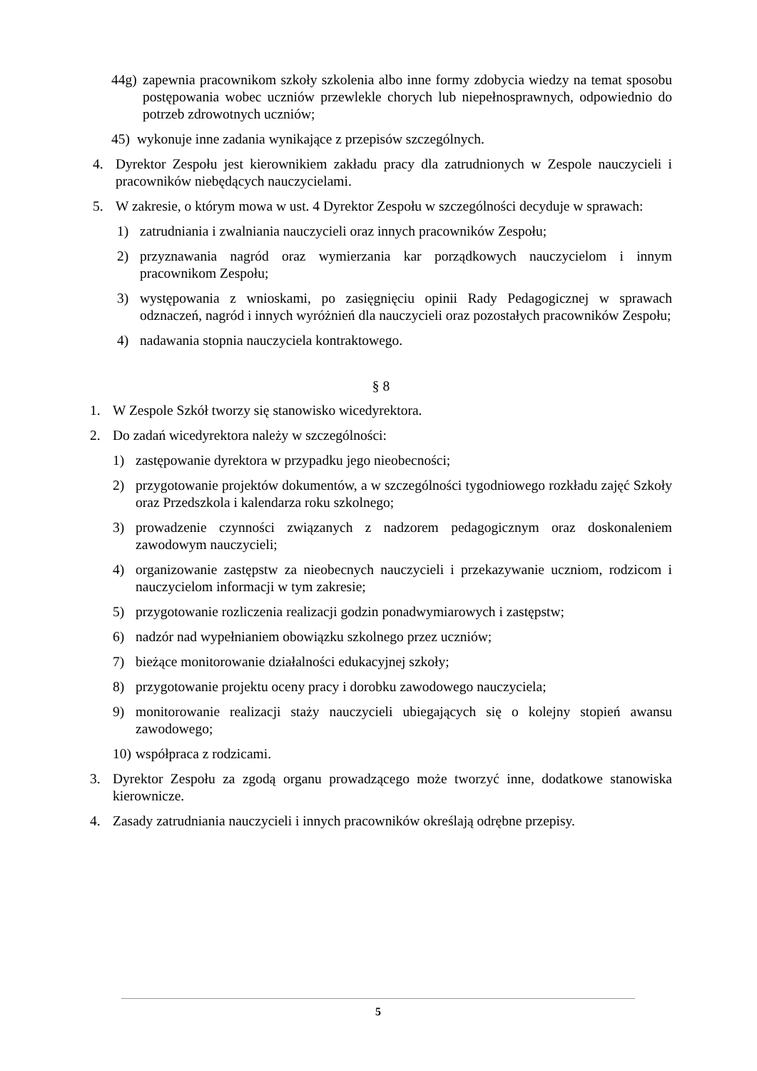44g) zapewnia pracownikom szkoły szkolenia albo inne formy zdobycia wiedzy na temat sposobu postępowania wobec uczniów przewlekle chorych lub niepełnosprawnych, odpowiednio do potrzeb zdrowotnych uczniów;
45) wykonuje inne zadania wynikające z przepisów szczególnych.
4. Dyrektor Zespołu jest kierownikiem zakładu pracy dla zatrudnionych w Zespole nauczycieli i pracowników niebędących nauczycielami.
5. W zakresie, o którym mowa w ust. 4 Dyrektor Zespołu w szczególności decyduje w sprawach:
1) zatrudniania i zwalniania nauczycieli oraz innych pracowników Zespołu;
2) przyznawania nagród oraz wymierzania kar porządkowych nauczycielom i innym pracownikom Zespołu;
3) występowania z wnioskami, po zasięgnięciu opinii Rady Pedagogicznej w sprawach odznaczeń, nagród i innych wyróżnień dla nauczycieli oraz pozostałych pracowników Zespołu;
4) nadawania stopnia nauczyciela kontraktowego.
§ 8
1. W Zespole Szkół tworzy się stanowisko wicedyrektora.
2. Do zadań wicedyrektora należy w szczególności:
1) zastępowanie dyrektora w przypadku jego nieobecności;
2) przygotowanie projektów dokumentów, a w szczególności tygodniowego rozkładu zajęć Szkoły oraz Przedszkola i kalendarza roku szkolnego;
3) prowadzenie czynności związanych z nadzorem pedagogicznym oraz doskonaleniem zawodowym nauczycieli;
4) organizowanie zastępstw za nieobecnych nauczycieli i przekazywanie uczniom, rodzicom i nauczycielom informacji w tym zakresie;
5) przygotowanie rozliczenia realizacji godzin ponadwymiarowych i zastępstw;
6) nadzór nad wypełnianiem obowiązku szkolnego przez uczniów;
7) bieżące monitorowanie działalności edukacyjnej szkoły;
8) przygotowanie projektu oceny pracy i dorobku zawodowego nauczyciela;
9) monitorowanie realizacji staży nauczycieli ubiegających się o kolejny stopień awansu zawodowego;
10) współpraca z rodzicami.
3. Dyrektor Zespołu za zgodą organu prowadzącego może tworzyć inne, dodatkowe stanowiska kierownicze.
4. Zasady zatrudniania nauczycieli i innych pracowników określają odrębne przepisy.
5